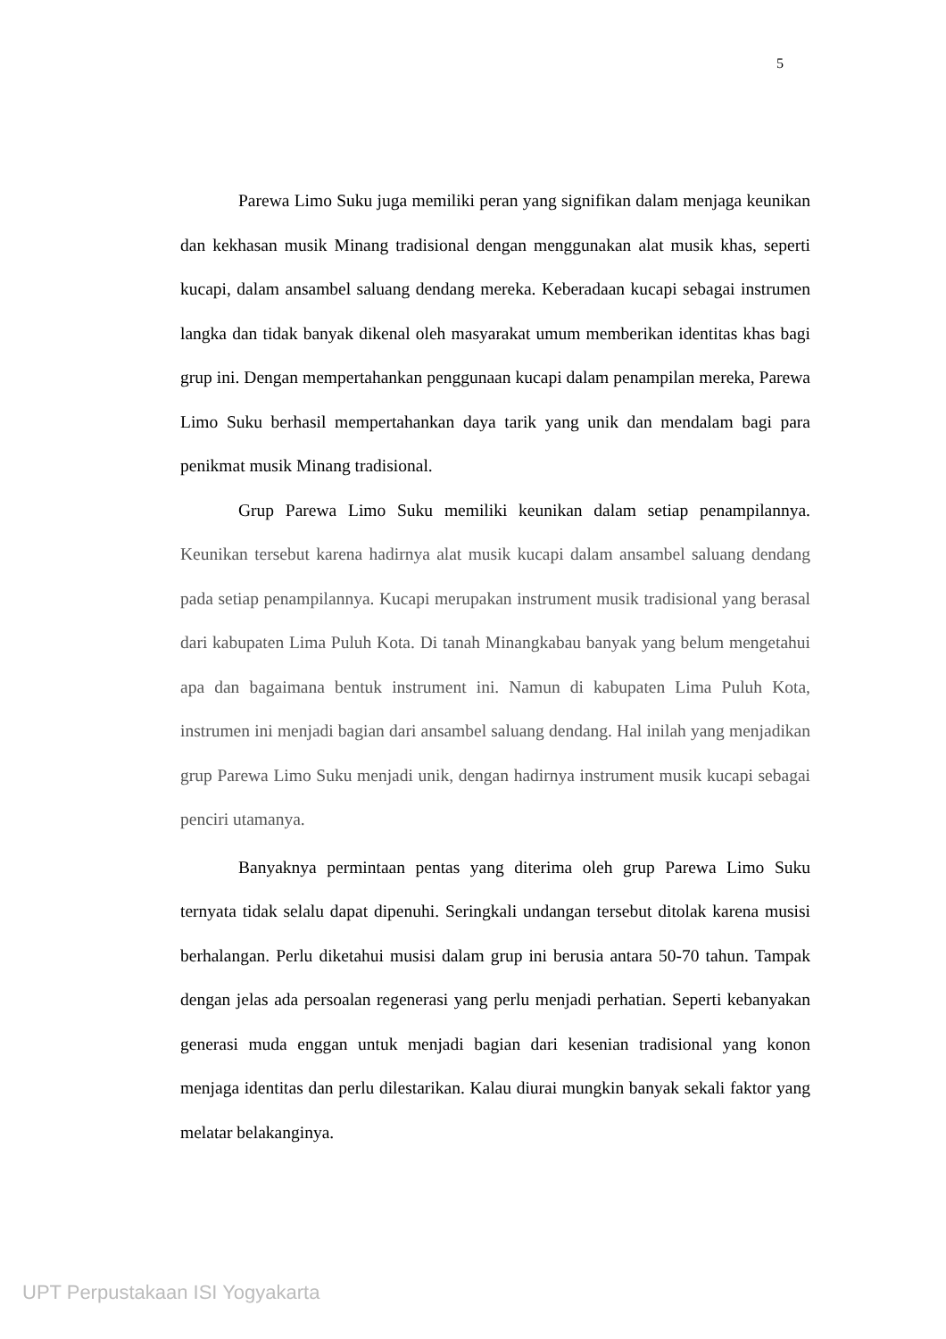5
Parewa Limo Suku juga memiliki peran yang signifikan dalam menjaga keunikan dan kekhasan musik Minang tradisional dengan menggunakan alat musik khas, seperti kucapi, dalam ansambel saluang dendang mereka. Keberadaan kucapi sebagai instrumen langka dan tidak banyak dikenal oleh masyarakat umum memberikan identitas khas bagi grup ini. Dengan mempertahankan penggunaan kucapi dalam penampilan mereka, Parewa Limo Suku berhasil mempertahankan daya tarik yang unik dan mendalam bagi para penikmat musik Minang tradisional.
Grup Parewa Limo Suku memiliki keunikan dalam setiap penampilannya. Keunikan tersebut karena hadirnya alat musik kucapi dalam ansambel saluang dendang pada setiap penampilannya. Kucapi merupakan instrument musik tradisional yang berasal dari kabupaten Lima Puluh Kota. Di tanah Minangkabau banyak yang belum mengetahui apa dan bagaimana bentuk instrument ini. Namun di kabupaten Lima Puluh Kota, instrumen ini menjadi bagian dari ansambel saluang dendang. Hal inilah yang menjadikan grup Parewa Limo Suku menjadi unik, dengan hadirnya instrument musik kucapi sebagai penciri utamanya.
Banyaknya permintaan pentas yang diterima oleh grup Parewa Limo Suku ternyata tidak selalu dapat dipenuhi. Seringkali undangan tersebut ditolak karena musisi berhalangan. Perlu diketahui musisi dalam grup ini berusia antara 50-70 tahun. Tampak dengan jelas ada persoalan regenerasi yang perlu menjadi perhatian. Seperti kebanyakan generasi muda enggan untuk menjadi bagian dari kesenian tradisional yang konon menjaga identitas dan perlu dilestarikan. Kalau diurai mungkin banyak sekali faktor yang melatar belakanginya.
UPT Perpustakaan ISI Yogyakarta